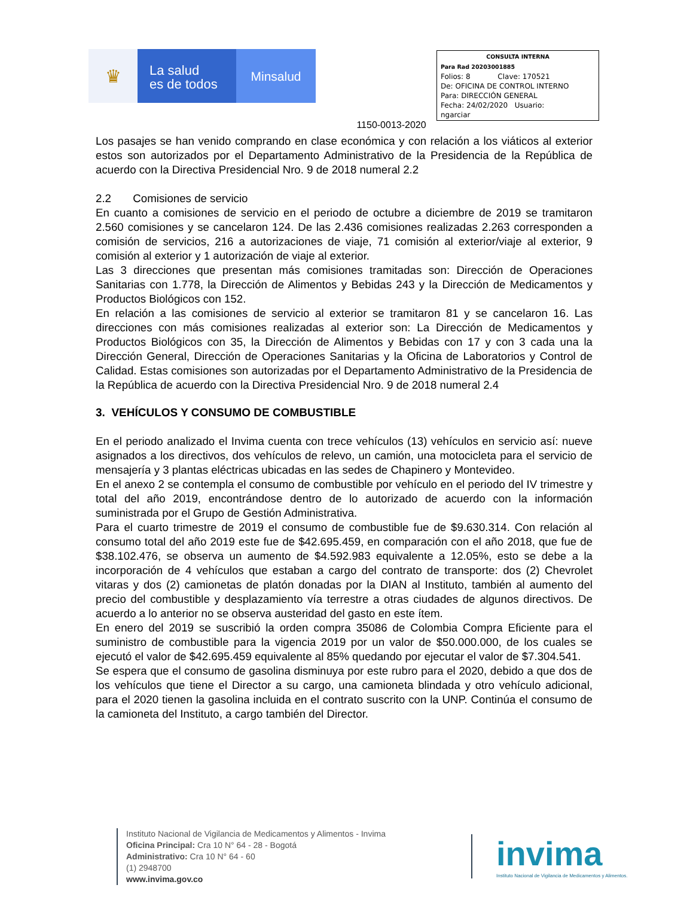♛
La salud
es de todos
Minsalud
CONSULTA INTERNA
Para Rad 20203001885
Folios: 8 Clave: 170521
De: OFICINA DE CONTROL INTERNO
Para: DIRECCIÓN GENERAL
Fecha: 24/02/2020 Usuario:
ngarciar
1150-0013-2020
Los pasajes se han venido comprando en clase económica y con relación a los viáticos al exterior estos son autorizados por el Departamento Administrativo de la Presidencia de la República de acuerdo con la Directiva Presidencial Nro. 9 de 2018 numeral 2.2
2.2 Comisiones de servicio
En cuanto a comisiones de servicio en el periodo de octubre a diciembre de 2019 se tramitaron 2.560 comisiones y se cancelaron 124. De las 2.436 comisiones realizadas 2.263 corresponden a comisión de servicios, 216 a autorizaciones de viaje, 71 comisión al exterior/viaje al exterior, 9 comisión al exterior y 1 autorización de viaje al exterior.
Las 3 direcciones que presentan más comisiones tramitadas son: Dirección de Operaciones Sanitarias con 1.778, la Dirección de Alimentos y Bebidas 243 y la Dirección de Medicamentos y Productos Biológicos con 152.
En relación a las comisiones de servicio al exterior se tramitaron 81 y se cancelaron 16. Las direcciones con más comisiones realizadas al exterior son: La Dirección de Medicamentos y Productos Biológicos con 35, la Dirección de Alimentos y Bebidas con 17 y con 3 cada una la Dirección General, Dirección de Operaciones Sanitarias y la Oficina de Laboratorios y Control de Calidad. Estas comisiones son autorizadas por el Departamento Administrativo de la Presidencia de la República de acuerdo con la Directiva Presidencial Nro. 9 de 2018 numeral 2.4
3. VEHÍCULOS Y CONSUMO DE COMBUSTIBLE
En el periodo analizado el Invima cuenta con trece vehículos (13) vehículos en servicio así: nueve asignados a los directivos, dos vehículos de relevo, un camión, una motocicleta para el servicio de mensajería y 3 plantas eléctricas ubicadas en las sedes de Chapinero y Montevideo.
En el anexo 2 se contempla el consumo de combustible por vehículo en el periodo del IV trimestre y total del año 2019, encontrándose dentro de lo autorizado de acuerdo con la información suministrada por el Grupo de Gestión Administrativa.
Para el cuarto trimestre de 2019 el consumo de combustible fue de $9.630.314. Con relación al consumo total del año 2019 este fue de $42.695.459, en comparación con el año 2018, que fue de $38.102.476, se observa un aumento de $4.592.983 equivalente a 12.05%, esto se debe a la incorporación de 4 vehículos que estaban a cargo del contrato de transporte: dos (2) Chevrolet vitaras y dos (2) camionetas de platón donadas por la DIAN al Instituto, también al aumento del precio del combustible y desplazamiento vía terrestre a otras ciudades de algunos directivos. De acuerdo a lo anterior no se observa austeridad del gasto en este ítem.
En enero del 2019 se suscribió la orden compra 35086 de Colombia Compra Eficiente para el suministro de combustible para la vigencia 2019 por un valor de $50.000.000, de los cuales se ejecutó el valor de $42.695.459 equivalente al 85% quedando por ejecutar el valor de $7.304.541.
Se espera que el consumo de gasolina disminuya por este rubro para el 2020, debido a que dos de los vehículos que tiene el Director a su cargo, una camioneta blindada y otro vehículo adicional, para el 2020 tienen la gasolina incluida en el contrato suscrito con la UNP. Continúa el consumo de la camioneta del Instituto, a cargo también del Director.
Instituto Nacional de Vigilancia de Medicamentos y Alimentos - Invima
Oficina Principal: Cra 10 N° 64 - 28 - Bogotá
Administrativo: Cra 10 N° 64 - 60
(1) 2948700
www.invima.gov.co
invima
Instituto Nacional de Vigilancia de Medicamentos y Alimentos.